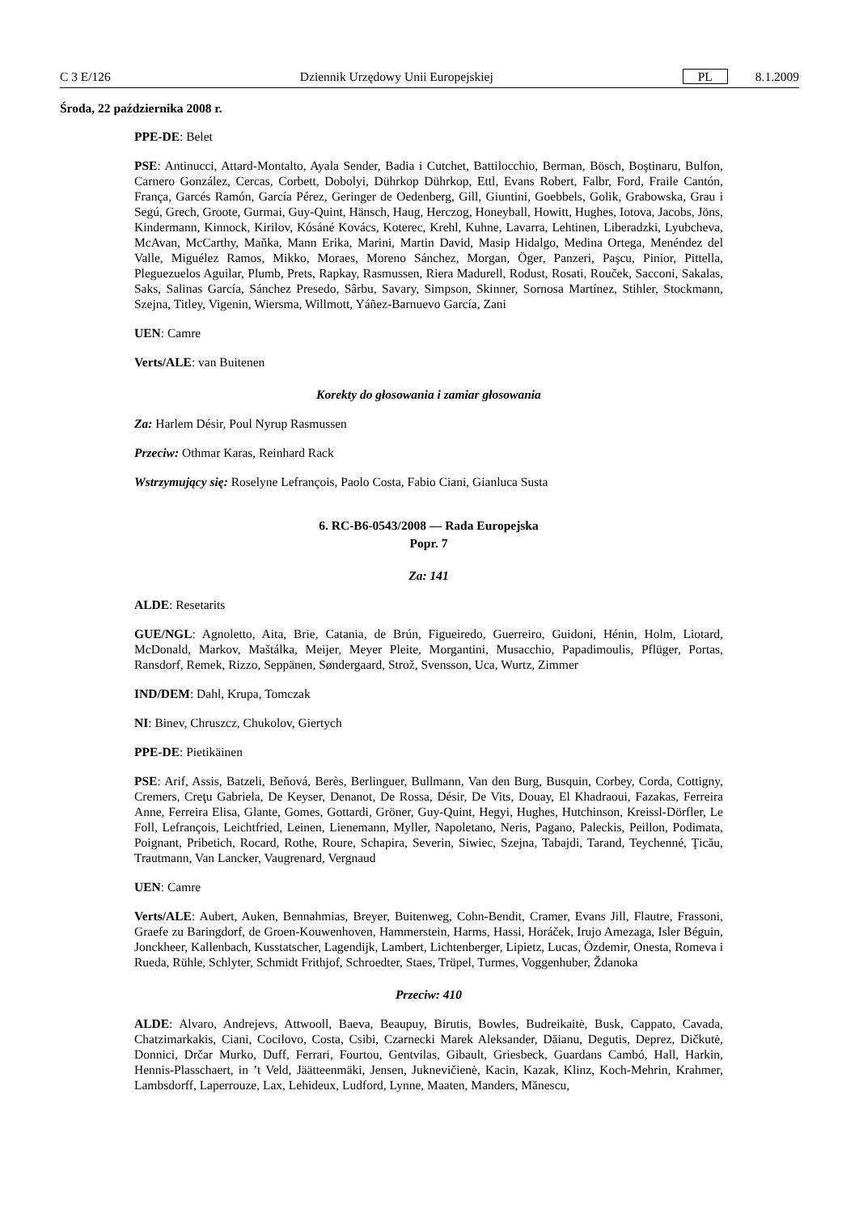C 3 E/126 Dziennik Urzędowy Unii Europejskiej PL 8.1.2009
Środa, 22 października 2008 r.
PPE-DE: Belet
PSE: Antinucci, Attard-Montalto, Ayala Sender, Badia i Cutchet, Battilocchio, Berman, Bösch, Boştinaru, Bulfon, Carnero González, Cercas, Corbett, Dobolyi, Dührkop Dührkop, Ettl, Evans Robert, Falbr, Ford, Fraile Cantón, França, Garcés Ramón, García Pérez, Geringer de Oedenberg, Gill, Giuntini, Goebbels, Golik, Grabowska, Grau i Segú, Grech, Groote, Gurmai, Guy-Quint, Hänsch, Haug, Herczog, Honeyball, Howitt, Hughes, Iotova, Jacobs, Jöns, Kindermann, Kinnock, Kirilov, Kósáné Kovács, Koterec, Krehl, Kuhne, Lavarra, Lehtinen, Liberadzki, Lyubcheva, McAvan, McCarthy, Maňka, Mann Erika, Marini, Martin David, Masip Hidalgo, Medina Ortega, Menéndez del Valle, Miguélez Ramos, Mikko, Moraes, Moreno Sánchez, Morgan, Öger, Panzeri, Paşcu, Pinior, Pittella, Pleguezuelos Aguilar, Plumb, Prets, Rapkay, Rasmussen, Riera Madurell, Rodust, Rosati, Rouček, Sacconi, Sakalas, Saks, Salinas García, Sánchez Presedo, Sârbu, Savary, Simpson, Skinner, Sornosa Martínez, Stihler, Stockmann, Szejna, Titley, Vigenin, Wiersma, Willmott, Yáñez-Barnuevo García, Zani
UEN: Camre
Verts/ALE: van Buitenen
Korekty do głosowania i zamiar głosowania
Za: Harlem Désir, Poul Nyrup Rasmussen
Przeciw: Othmar Karas, Reinhard Rack
Wstrzymujący się: Roselyne Lefrançois, Paolo Costa, Fabio Ciani, Gianluca Susta
6. RC-B6-0543/2008 — Rada Europejska
Popr. 7
Za: 141
ALDE: Resetarits
GUE/NGL: Agnoletto, Aita, Brie, Catania, de Brún, Figueiredo, Guerreiro, Guidoni, Hénin, Holm, Liotard, McDonald, Markov, Maštálka, Meijer, Meyer Pleite, Morgantini, Musacchio, Papadimoulis, Pflüger, Portas, Ransdorf, Remek, Rizzo, Seppänen, Søndergaard, Strož, Svensson, Uca, Wurtz, Zimmer
IND/DEM: Dahl, Krupa, Tomczak
NI: Binev, Chruszcz, Chukolov, Giertych
PPE-DE: Pietikäinen
PSE: Arif, Assis, Batzeli, Beňová, Berès, Berlinguer, Bullmann, Van den Burg, Busquin, Corbey, Corda, Cottigny, Cremers, Creţu Gabriela, De Keyser, Denanot, De Rossa, Désir, De Vits, Douay, El Khadraoui, Fazakas, Ferreira Anne, Ferreira Elisa, Glante, Gomes, Gottardi, Gröner, Guy-Quint, Hegyi, Hughes, Hutchinson, Kreissl-Dörfler, Le Foll, Lefrançois, Leichtfried, Leinen, Lienemann, Myller, Napoletano, Neris, Pagano, Paleckis, Peillon, Podimata, Poignant, Pribetich, Rocard, Rothe, Roure, Schapira, Severin, Siwiec, Szejna, Tabajdi, Tarand, Teychenné, Ţicău, Trautmann, Van Lancker, Vaugrenard, Vergnaud
UEN: Camre
Verts/ALE: Aubert, Auken, Bennahmias, Breyer, Buitenweg, Cohn-Bendit, Cramer, Evans Jill, Flautre, Frassoni, Graefe zu Baringdorf, de Groen-Kouwenhoven, Hammerstein, Harms, Hassi, Horáček, Irujo Amezaga, Isler Béguin, Jonckheer, Kallenbach, Kusstatscher, Lagendijk, Lambert, Lichtenberger, Lipietz, Lucas, Özdemir, Onesta, Romeva i Rueda, Rühle, Schlyter, Schmidt Frithjof, Schroedter, Staes, Trüpel, Turmes, Voggenhuber, Ždanoka
Przeciw: 410
ALDE: Alvaro, Andrejevs, Attwooll, Baeva, Beaupuy, Birutis, Bowles, Budreikaitė, Busk, Cappato, Cavada, Chatzimarkakis, Ciani, Cocilovo, Costa, Csibi, Czarnecki Marek Aleksander, Dăianu, Degutis, Deprez, Dičkutė, Donnici, Drčar Murko, Duff, Ferrari, Fourtou, Gentvilas, Gibault, Griesbeck, Guardans Cambó, Hall, Harkin, Hennis-Plasschaert, in ’t Veld, Jäätteenmäki, Jensen, Juknevičienė, Kacin, Kazak, Klinz, Koch-Mehrin, Krahmer, Lambsdorff, Laperrouze, Lax, Lehideux, Ludford, Lynne, Maaten, Manders, Mănescu,